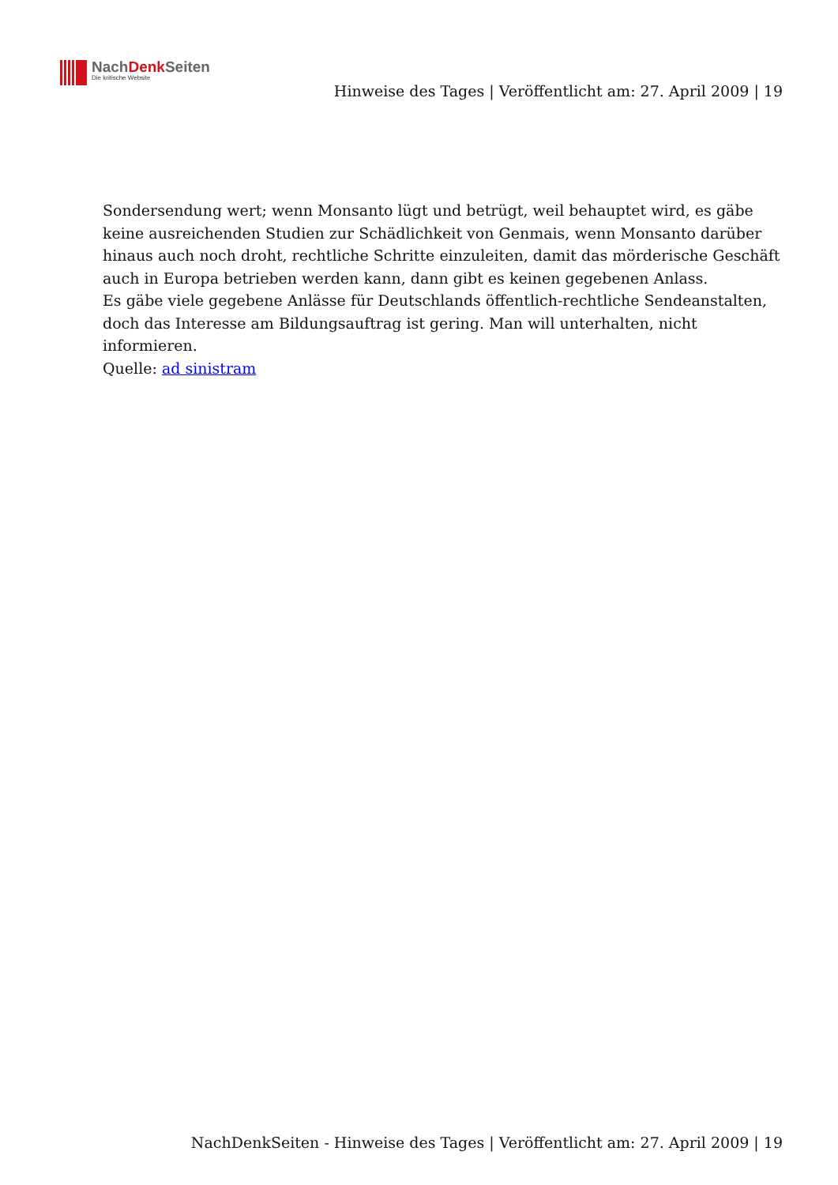NachDenk Seiten
Die kritische Website
Hinweise des Tages | Veröffentlicht am: 27. April 2009 | 19
Sondersendung wert; wenn Monsanto lügt und betrügt, weil behauptet wird, es gäbe keine ausreichenden Studien zur Schädlichkeit von Genmais, wenn Monsanto darüber hinaus auch noch droht, rechtliche Schritte einzuleiten, damit das mörderische Geschäft auch in Europa betrieben werden kann, dann gibt es keinen gegebenen Anlass.
Es gäbe viele gegebene Anlässe für Deutschlands öffentlich-rechtliche Sendeanstalten, doch das Interesse am Bildungsauftrag ist gering. Man will unterhalten, nicht informieren.
Quelle: ad sinistram
NachDenkSeiten - Hinweise des Tages | Veröffentlicht am: 27. April 2009 | 19